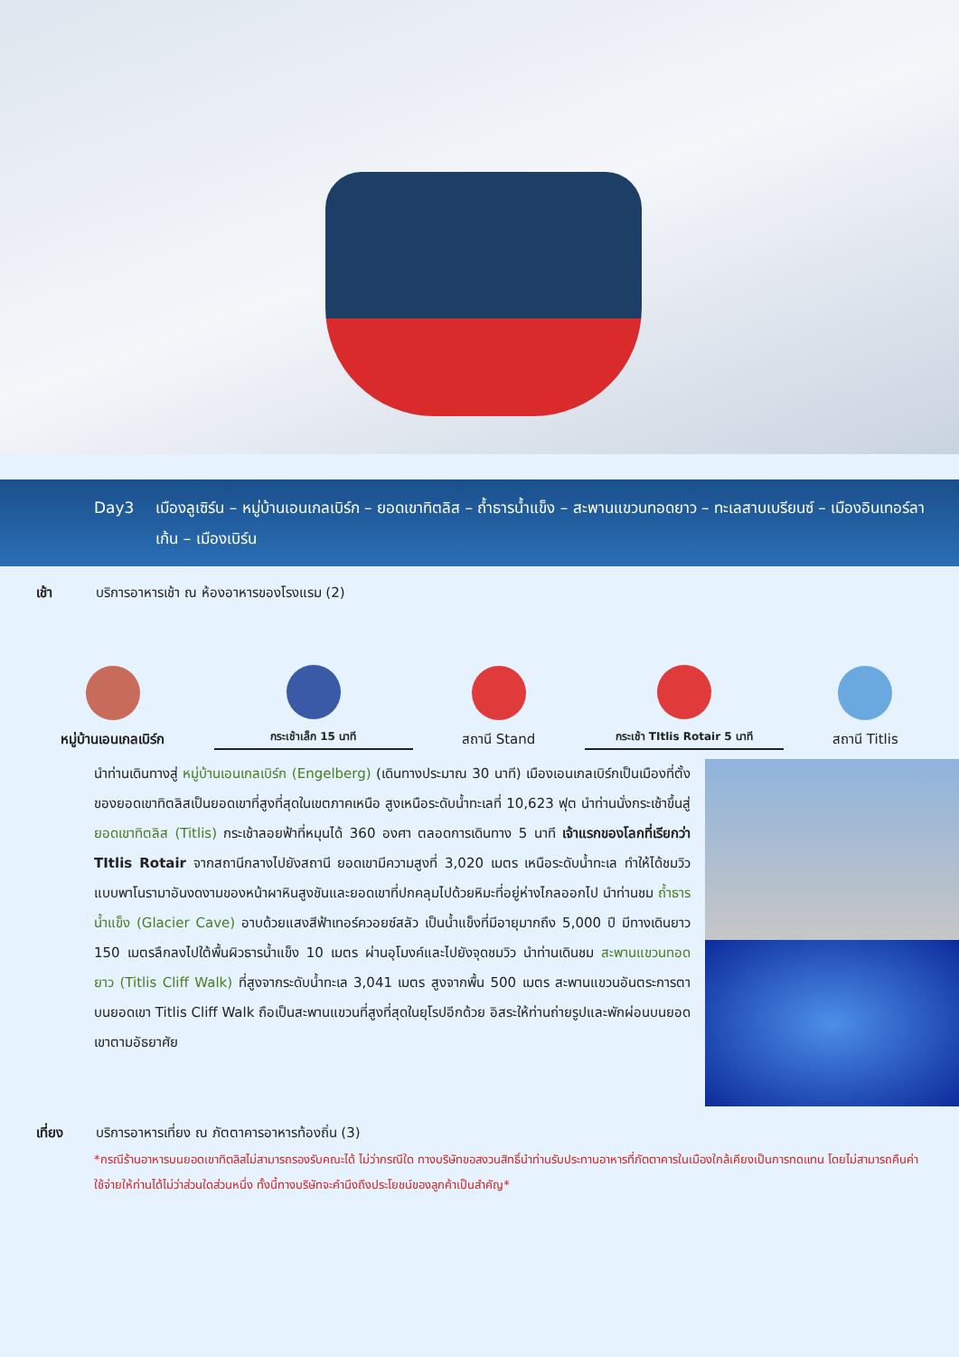Day3 เมืองลูเซิร์น – หมู่บ้านเอนเกลเบิร์ก – ยอดเขาทิตลิส – ถ้ำธารน้ำแข็ง – สะพานแขวนทอดยาว – ทะเลสาบเบรียนซ์ – เมืองอินเทอร์ลาเก้น – เมืองเบิร์น
เช้า บริการอาหารเช้า ณ ห้องอาหารของโรงแรม (2)
หมู่บ้านเอนเกลเบิร์ก
กระเช้าเล็ก 15 นาที
สถานี Stand
กระเช้า TItlis Rotair 5 นาที
สถานี Titlis
นำท่านเดินทางสู่ หมู่บ้านเอนเกลเบิร์ก (Engelberg) (เดินทางประมาณ 30 นาที) เมืองเอนเกลเบิร์กเป็นเมืองที่ตั้ง ของยอดเขาทิตลิสเป็นยอดเขาที่สูงที่สุดในเขตภาคเหนือ สูงเหนือระดับน้ำทะเลที่ 10,623 ฟุต นำท่านนั่งกระเช้าขึ้นสู่ ยอดเขาทิตลิส (Titlis) กระเช้าลอยฟ้าที่หมุนได้ 360 องศา ตลอดการเดินทาง 5 นาที เจ้าแรกของโลกที่เรียกว่า TItlis Rotair จากสถานีกลางไปยังสถานี ยอดเขามีความสูงที่ 3,020 เมตร เหนือระดับน้ำทะเล ทำให้ได้ชมวิวแบบพาโนรามาอันงดงามของหน้าผาหินสูงชันและยอดเขาที่ปกคลุมไปด้วยหิมะที่อยู่ห่างไกลออกไป นำท่านชม ถ้ำธารน้ำแข็ง (Glacier Cave) อาบด้วยแสงสีฟ้าเทอร์ควอยซ์สลัว เป็นน้ำแข็งที่มีอายุมากถึง 5,000 ปี มีทางเดินยาว 150 เมตรลึกลงไปใต้พื้นผิวธารน้ำแข็ง 10 เมตร ผ่านอุโมงค์และไปยังจุดชมวิว นำท่านเดินชม สะพานแขวนทอดยาว (Titlis Cliff Walk) ที่สูงจากระดับน้ำทะเล 3,041 เมตร สูงจากพื้น 500 เมตร สะพานแขวนอันตระการตาบนยอดเขา Titlis Cliff Walk ถือเป็นสะพานแขวนที่สูงที่สุดในยุโรปอีกด้วย อิสระให้ท่านถ่ายรูปและพักผ่อนบนยอดเขาตามอัธยาศัย
เที่ยง บริการอาหารเที่ยง ณ ภัตตาคารอาหารท้องถิ่น (3)
*กรณีร้านอาหารบนยอดเขาทิตลิสไม่สามารถรองรับคณะได้ ไม่ว่ากรณีใด ทางบริษัทขอสงวนสิทธิ์นำท่านรับประทานอาหารที่ภัตตาคารในเมืองใกล้เคียงเป็นการทดแทน โดยไม่สามารถคืนค่าใช้จ่ายให้ท่านได้ไม่ว่าส่วนใดส่วนหนึ่ง ทั้งนี้ทางบริษัทจะคำนึงถึงประโยชน์ของลูกค้าเป็นสำคัญ*